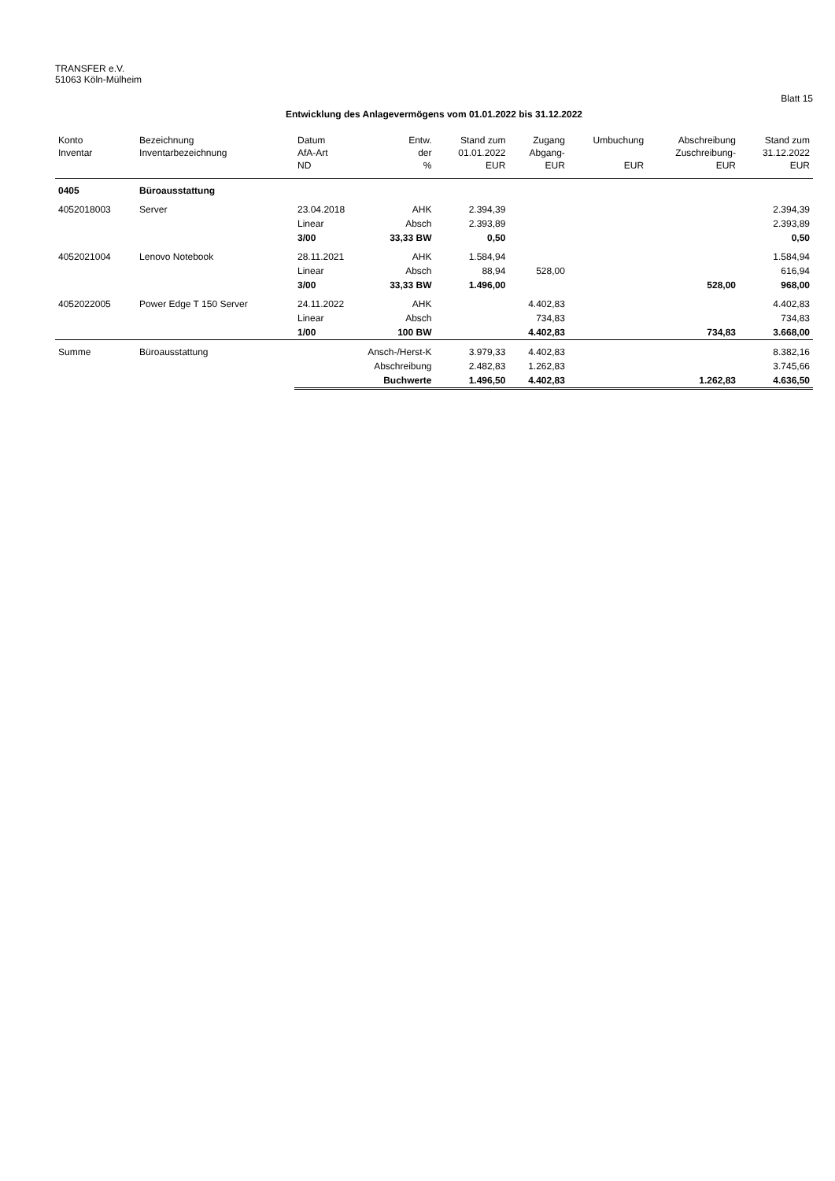TRANSFER e.V.
51063 Köln-Mülheim
Blatt 15
Entwicklung des Anlagevermögens vom 01.01.2022 bis 31.12.2022
| Konto Inventar | Bezeichnung Inventarbezeichnung | Datum AfA-Art ND | Entw. der % | Stand zum 01.01.2022 EUR | Zugang Abgang- EUR | Umbuchung EUR | Abschreibung Zuschreibung- EUR | Stand zum 31.12.2022 EUR |
| --- | --- | --- | --- | --- | --- | --- | --- | --- |
| 0405 | Büroausstattung | | | | | | | |
| 4052018003 | Server | 23.04.2018 | AHK | 2.394,39 | | | | 2.394,39 |
| | | Linear | Absch | 2.393,89 | | | | 2.393,89 |
| | | 3/00 | 33,33 BW | 0,50 | | | | 0,50 |
| 4052021004 | Lenovo Notebook | 28.11.2021 | AHK | 1.584,94 | | | | 1.584,94 |
| | | Linear | Absch | 88,94 | 528,00 | | | 616,94 |
| | | 3/00 | 33,33 BW | 1.496,00 | | | 528,00 | 968,00 |
| 4052022005 | Power Edge T 150 Server | 24.11.2022 | AHK | | 4.402,83 | | | 4.402,83 |
| | | Linear | Absch | | 734,83 | | | 734,83 |
| | | 1/00 | 100 BW | | 4.402,83 | | 734,83 | 3.668,00 |
| Summe | Büroausstattung | Ansch-/Herst-K | | 3.979,33 | 4.402,83 | | | 8.382,16 |
| | | Abschreibung | | 2.482,83 | 1.262,83 | | | 3.745,66 |
| | | Buchwerte | | 1.496,50 | 4.402,83 | | 1.262,83 | 4.636,50 |